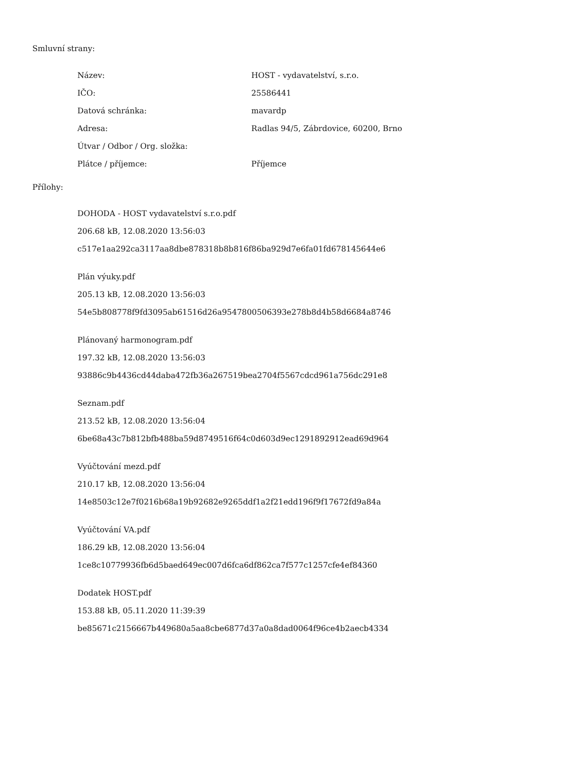Smluvní strany:
| Název: | HOST - vydavatelství, s.r.o. |
| IČO: | 25586441 |
| Datová schránka: | mavardp |
| Adresa: | Radlas 94/5, Zábrdovice, 60200, Brno |
| Útvar / Odbor / Org. složka: | |
| Plátce / příjemce: | Příjemce |
Přílohy:
DOHODA - HOST vydavatelství s.r.o.pdf
206.68 kB, 12.08.2020 13:56:03
c517e1aa292ca3117aa8dbe878318b8b816f86ba929d7e6fa01fd678145644e6
Plán výuky.pdf
205.13 kB, 12.08.2020 13:56:03
54e5b808778f9fd3095ab61516d26a9547800506393e278b8d4b58d6684a8746
Plánovaný harmonogram.pdf
197.32 kB, 12.08.2020 13:56:03
93886c9b4436cd44daba472fb36a267519bea2704f5567cdcd961a756dc291e8
Seznam.pdf
213.52 kB, 12.08.2020 13:56:04
6be68a43c7b812bfb488ba59d8749516f64c0d603d9ec1291892912ead69d964
Vyúčtování mezd.pdf
210.17 kB, 12.08.2020 13:56:04
14e8503c12e7f0216b68a19b92682e9265ddf1a2f21edd196f9f17672fd9a84a
Vyúčtování VA.pdf
186.29 kB, 12.08.2020 13:56:04
1ce8c10779936fb6d5baed649ec007d6fca6df862ca7f577c1257cfe4ef84360
Dodatek HOST.pdf
153.88 kB, 05.11.2020 11:39:39
be85671c2156667b449680a5aa8cbe6877d37a0a8dad0064f96ce4b2aecb4334